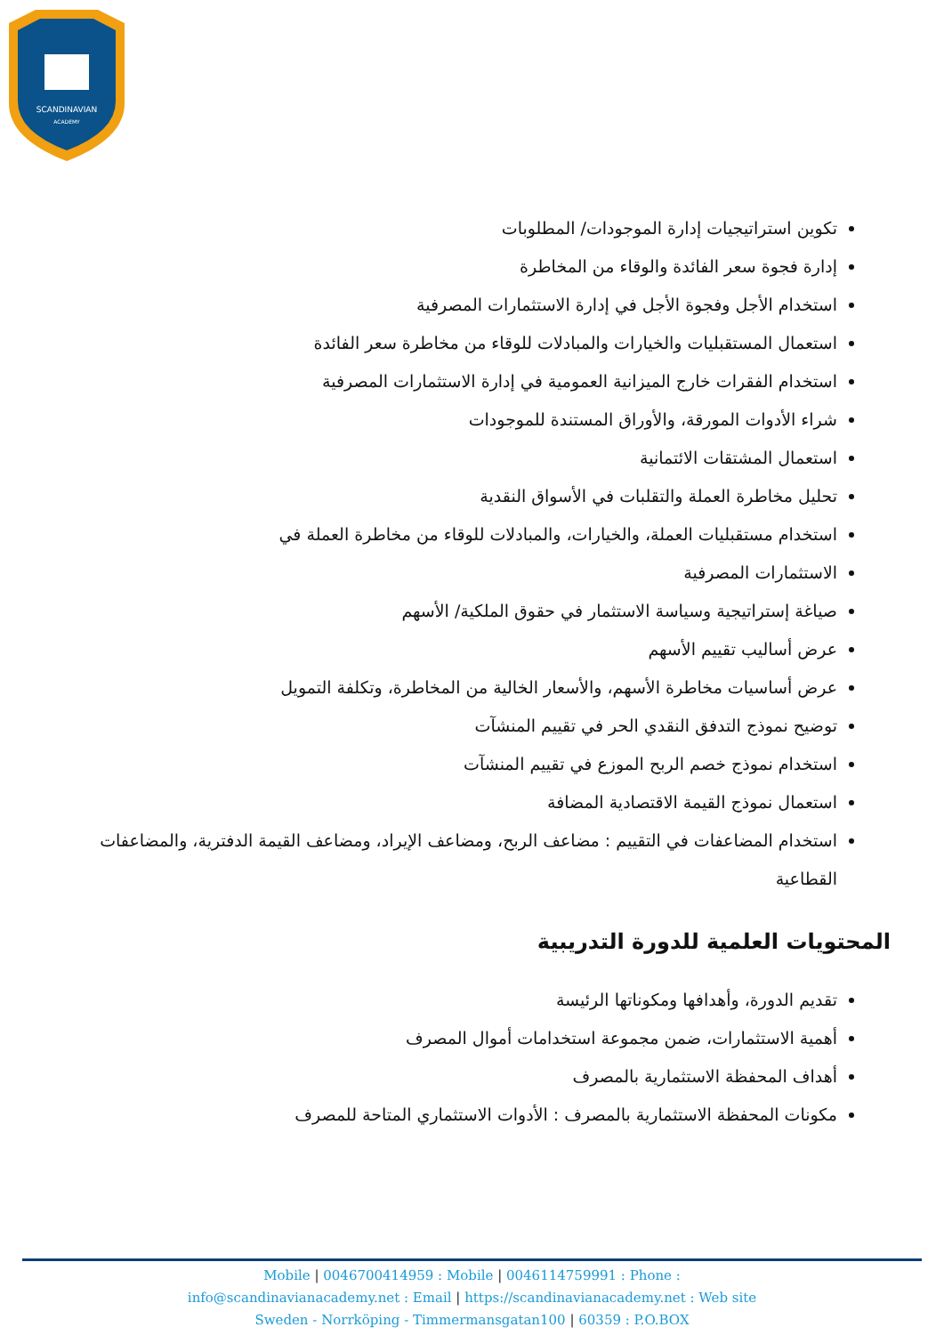SCANDINAVIAN
ACADEMY
تكوين استراتيجيات إدارة الموجودات/ المطلوبات
إدارة فجوة سعر الفائدة والوقاء من المخاطرة
استخدام الأجل وفجوة الأجل في إدارة الاستثمارات المصرفية
استعمال المستقبليات والخيارات والمبادلات للوقاء من مخاطرة سعر الفائدة
استخدام الفقرات خارج الميزانية العمومية في إدارة الاستثمارات المصرفية
شراء الأدوات المورقة، والأوراق المستندة للموجودات
استعمال المشتقات الائتمانية
تحليل مخاطرة العملة والتقلبات في الأسواق النقدية
استخدام مستقبليات العملة، والخيارات، والمبادلات للوقاء من مخاطرة العملة في
الاستثمارات المصرفية
صياغة إستراتيجية وسياسة الاستثمار في حقوق الملكية/ الأسهم
عرض أساليب تقييم الأسهم
عرض أساسيات مخاطرة الأسهم، والأسعار الخالية من المخاطرة، وتكلفة التمويل
توضيح نموذج التدفق النقدي الحر في تقييم المنشآت
استخدام نموذج خصم الربح الموزع في تقييم المنشآت
استعمال نموذج القيمة الاقتصادية المضافة
استخدام المضاعفات في التقييم : مضاعف الربح، ومضاعف الإيراد، ومضاعف القيمة الدفترية، والمضاعفات القطاعية
المحتويات العلمية للدورة التدريبية
تقديم الدورة، وأهدافها ومكوناتها الرئيسة
أهمية الاستثمارات، ضمن مجموعة استخدامات أموال المصرف
أهداف المحفظة الاستثمارية بالمصرف
مكونات المحفظة الاستثمارية بالمصرف : الأدوات الاستثماري المتاحة للمصرف
Mobile | 0046700414959 : Mobile | 0046114759991 : Phone :
info@scandinavianacademy.net : Email | https://scandinavianacademy.net : Web site
Sweden - Norrköping - Timmermansgatan100 | 60359 : P.O.BOX